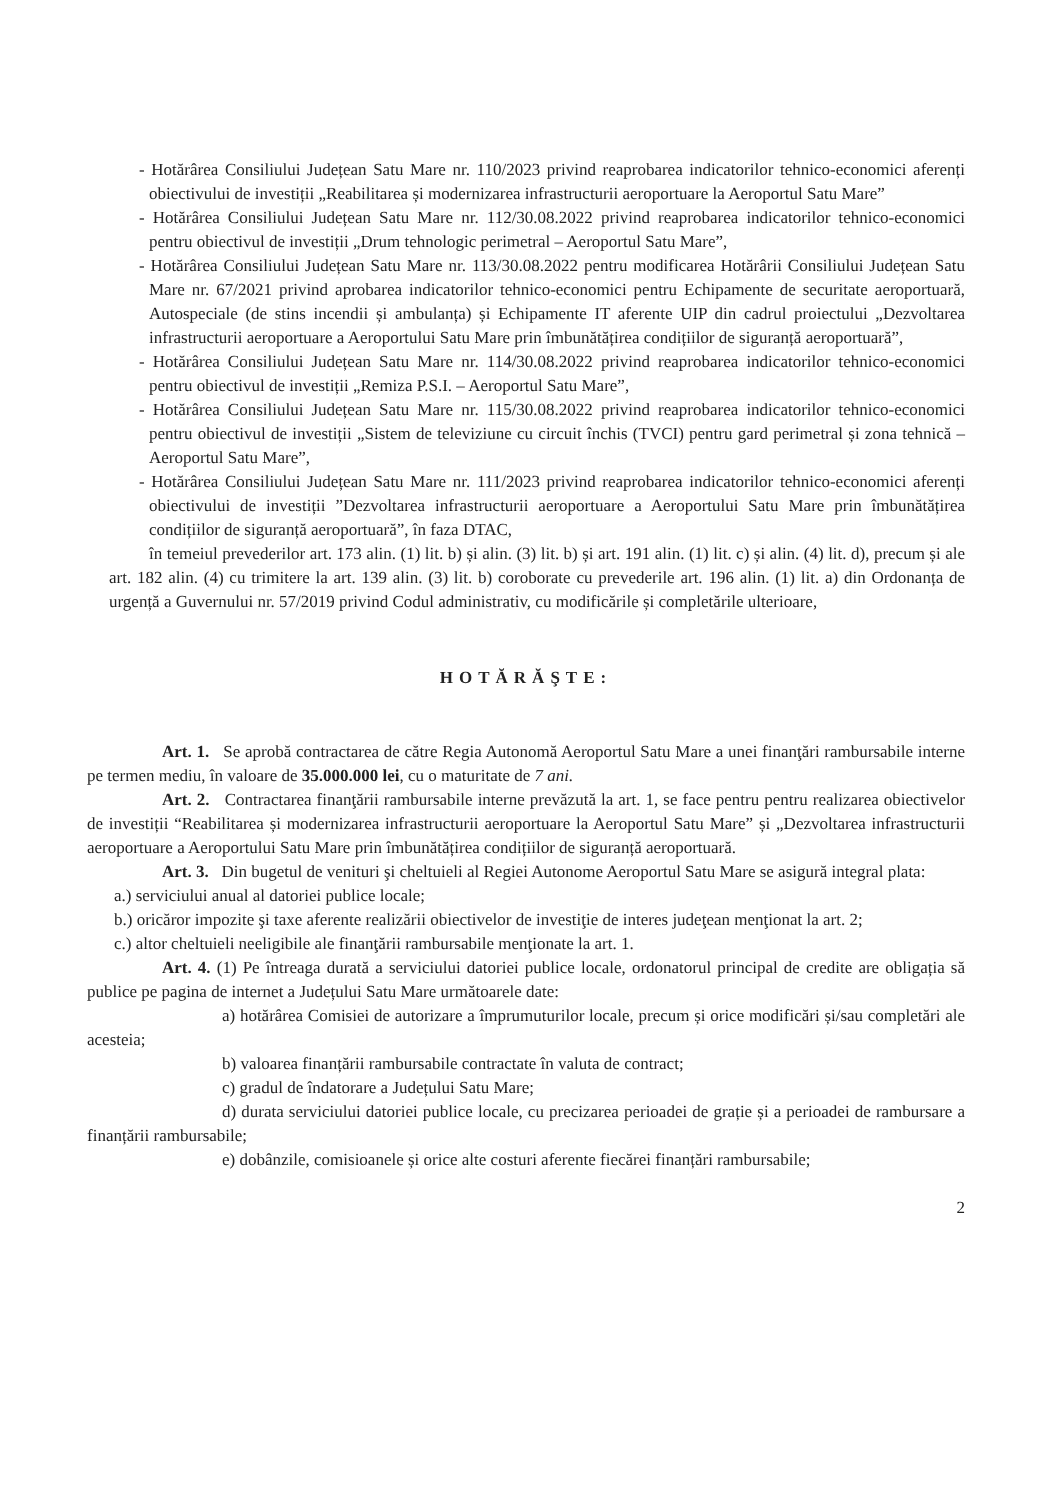- Hotărârea Consiliului Județean Satu Mare nr. 110/2023 privind reaprobarea indicatorilor tehnico-economici aferenți obiectivului de investiții „Reabilitarea și modernizarea infrastructurii aeroportuare la Aeroportul Satu Mare”
- Hotărârea Consiliului Județean Satu Mare nr. 112/30.08.2022 privind reaprobarea indicatorilor tehnico-economici pentru obiectivul de investiții „Drum tehnologic perimetral – Aeroportul Satu Mare”,
- Hotărârea Consiliului Județean Satu Mare nr. 113/30.08.2022 pentru modificarea Hotărârii Consiliului Județean Satu Mare nr. 67/2021 privind aprobarea indicatorilor tehnico-economici pentru Echipamente de securitate aeroportuară, Autospeciale (de stins incendii și ambulanța) și Echipamente IT aferente UIP din cadrul proiectului „Dezvoltarea infrastructurii aeroportuare a Aeroportului Satu Mare prin îmbunătățirea condițiilor de siguranță aeroportuară”,
- Hotărârea Consiliului Județean Satu Mare nr. 114/30.08.2022 privind reaprobarea indicatorilor tehnico-economici pentru obiectivul de investiții „Remiza P.S.I. – Aeroportul Satu Mare”,
- Hotărârea Consiliului Județean Satu Mare nr. 115/30.08.2022 privind reaprobarea indicatorilor tehnico-economici pentru obiectivul de investiții „Sistem de televiziune cu circuit închis (TVCI) pentru gard perimetral și zona tehnică – Aeroportul Satu Mare”,
- Hotărârea Consiliului Județean Satu Mare nr. 111/2023 privind reaprobarea indicatorilor tehnico-economici aferenți obiectivului de investiții ”Dezvoltarea infrastructurii aeroportuare a Aeroportului Satu Mare prin îmbunătățirea condițiilor de siguranță aeroportuară”, în faza DTAC,
în temeiul prevederilor art. 173 alin. (1) lit. b) și alin. (3) lit. b) și art. 191 alin. (1) lit. c) și alin. (4) lit. d), precum și ale art. 182 alin. (4) cu trimitere la art. 139 alin. (3) lit. b) coroborate cu prevederile art. 196 alin. (1) lit. a) din Ordonanța de urgență a Guvernului nr. 57/2019 privind Codul administrativ, cu modificările și completările ulterioare,
HOTĂRĂŞTE:
Art. 1. Se aprobă contractarea de către Regia Autonomă Aeroportul Satu Mare a unei finanţări rambursabile interne pe termen mediu, în valoare de 35.000.000 lei, cu o maturitate de 7 ani.
Art. 2. Contractarea finanţării rambursabile interne prevăzută la art. 1, se face pentru pentru realizarea obiectivelor de investiții “Reabilitarea și modernizarea infrastructurii aeroportuare la Aeroportul Satu Mare” și „Dezvoltarea infrastructurii aeroportuare a Aeroportului Satu Mare prin îmbunătățirea condițiilor de siguranță aeroportuară.
Art. 3. Din bugetul de venituri şi cheltuieli al Regiei Autonome Aeroportul Satu Mare se asigură integral plata:
a.) serviciului anual al datoriei publice locale;
b.) oricăror impozite şi taxe aferente realizării obiectivelor de investiţie de interes judeţean menţionat la art. 2;
c.) altor cheltuieli neeligibile ale finanţării rambursabile menţionate la art. 1.
Art. 4. (1) Pe întreaga durată a serviciului datoriei publice locale, ordonatorul principal de credite are obligația să publice pe pagina de internet a Județului Satu Mare următoarele date:
a) hotărârea Comisiei de autorizare a împrumuturilor locale, precum și orice modificări și/sau completări ale acesteia;
b) valoarea finanțării rambursabile contractate în valuta de contract;
c) gradul de îndatorare a Județului Satu Mare;
d) durata serviciului datoriei publice locale, cu precizarea perioadei de grație și a perioadei de rambursare a finanțării rambursabile;
e) dobânzile, comisioanele și orice alte costuri aferente fiecărei finanțări rambursabile;
2